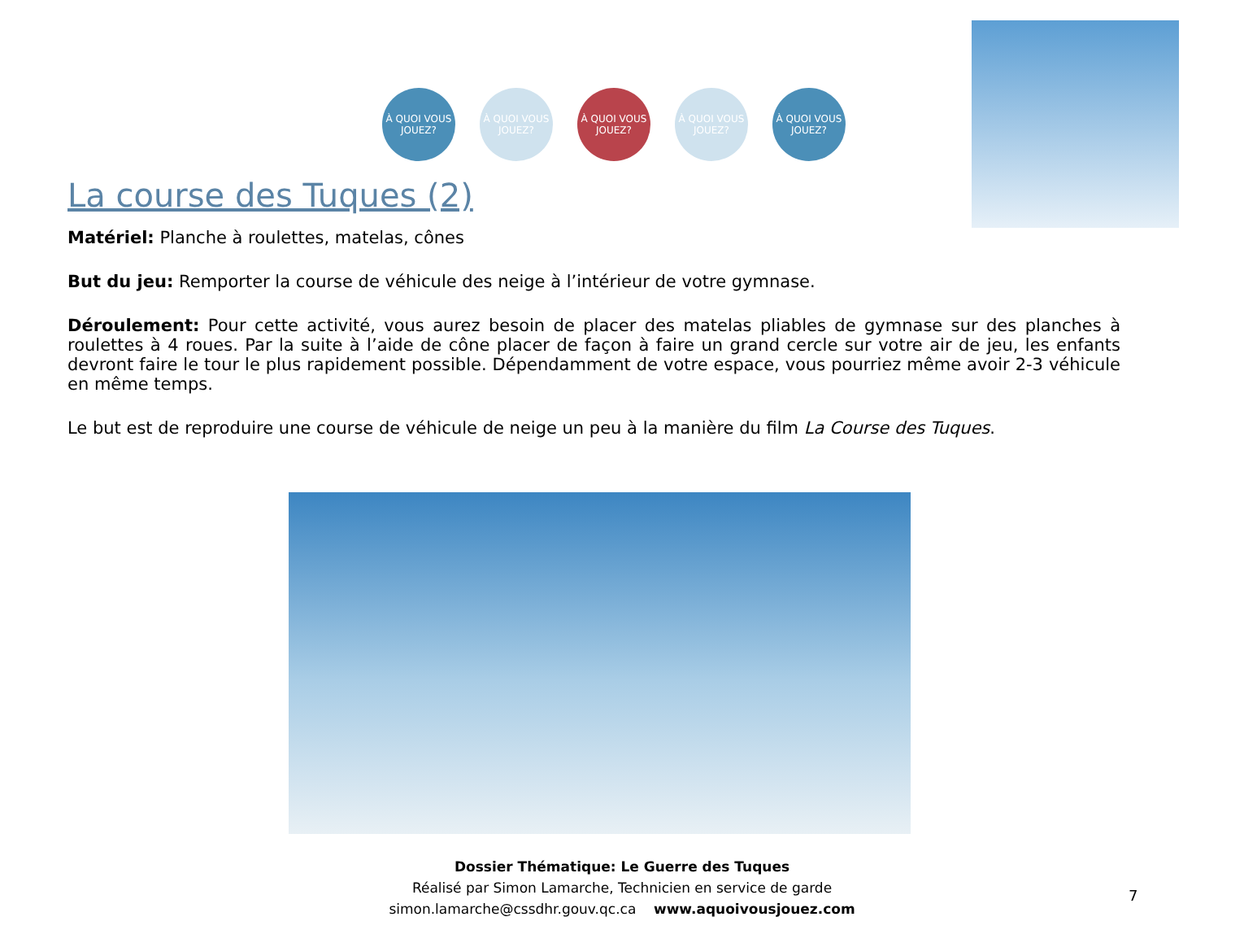À QUOI VOUS JOUEZ?
À QUOI VOUS JOUEZ?
À QUOI VOUS JOUEZ?
À QUOI VOUS JOUEZ?
À QUOI VOUS JOUEZ?
La course des Tuques (2)
Matériel: Planche à roulettes, matelas, cônes
But du jeu: Remporter la course de véhicule des neige à l’intérieur de votre gymnase.
Déroulement: Pour cette activité, vous aurez besoin de placer des matelas pliables de gymnase sur des planches à roulettes à 4 roues. Par la suite à l’aide de cône placer de façon à faire un grand cercle sur votre air de jeu, les enfants devront faire le tour le plus rapidement possible. Dépendamment de votre espace, vous pourriez même avoir 2-3 véhicule en même temps.
Le but est de reproduire une course de véhicule de neige un peu à la manière du film La Course des Tuques.
Dossier Thématique: Le Guerre des Tuques
Réalisé par Simon Lamarche, Technicien en service de garde
simon.lamarche@cssdhr.gouv.qc.ca www.aquoivousjouez.com
7